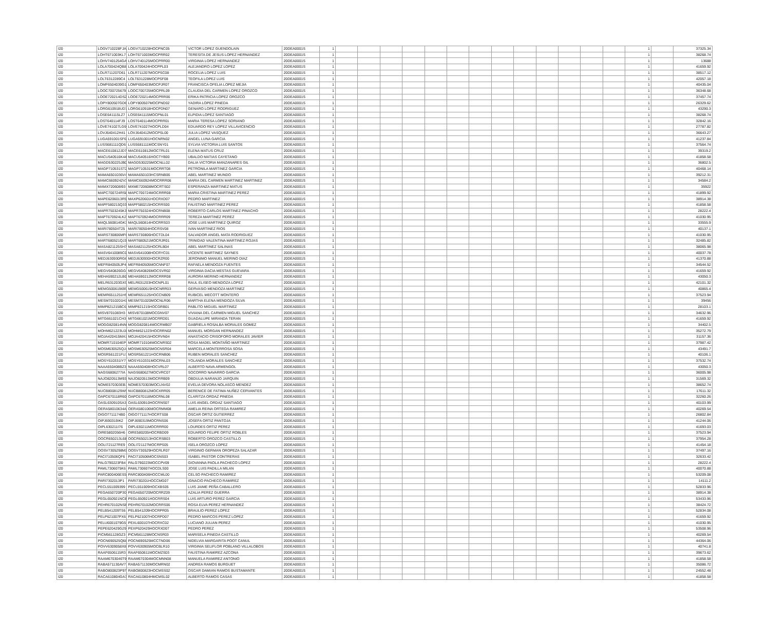| I20 | LOGV710228FJA | LOGV710228HOCPNC05 | VICTOR LOPEZ GUENDOLAIN | 20DEA0001S | 1 | | | | | | | | | | | | | | 1 | | 37325.34 |
| I20 | LOHT671003KL7 | LOHT671003MOCPRR02 | TERESITA DE JESUS LOPEZ HERNANDEZ | 20DEA0001S | 1 | | | | | | | | | | | | | | 1 | | 38268.74 |
| I20 | LOHV7401254GA | LOHV740125MOCPRR00 | VIRGINIA LOPEZ HERNANDEZ | 20DEA0001S | 1 | | | | | | | | | | | | | | 1 | | 13688 |
| I20 | LOLA700424QB8 | LOLA700424HOCPPL03 | ALEJANDRO LOPEZ LOPEZ | 20DEA0001S | 1 | | | | | | | | | | | | | | 1 | | 41659.92 |
| I20 | LOLR711207D61 | LOLR711207MOCPSC08 | ROCELIA LOPEZ LUIS | 20DEA0001S | 1 | | | | | | | | | | | | | | 1 | | 38517.12 |
| I20 | LOLT6312289C4 | LOLT631228MOCPSF08 | TEOFILA LOPEZ LUIS | 20DEA0001S | 1 | | | | | | | | | | | | | | 1 | | 42057.18 |
| I20 | LOMF6504039G1 | LOMF650403MOCPJR07 | FRANCISCA OFELIA LOPEZ MEJIA | 20DEA0001S | 1 | | | | | | | | | | | | | | 1 | | 40435.04 |
| I20 | LOOC700725679 | LOOC700725MOCPRL09 | CLAUDIA DEL CARMEN LOPEZ OROZCO | 20DEA0001S | 1 | | | | | | | | | | | | | | 1 | | 36348.68 |
| I20 | LOOE720214DS2 | LOOE720214MOCPRR06 | ERIKA PATRICIA LOPEZ OROZCO | 20DEA0001S | 1 | | | | | | | | | | | | | | 1 | | 37457.74 |
| I20 | LOPY800507GD6 | LOPY800507MOCPND02 | YADIRA LOPEZ PINEDA | 20DEA0001S | 1 | | | | | | | | | | | | | | 1 | | 26329.62 |
| I20 | LORG610918UD7 | LORG610918HOCPDN07 | GENARO LOPEZ RODRIGUEZ | 20DEA0001S | 1 | | | | | | | | | | | | | | 1 | | 43290.3 |
| I20 | LOSE641115LZ7 | LOSE641115MOCPNL01 | ELPIDIA LOPEZ SANTIAGO | 20DEA0001S | 1 | | | | | | | | | | | | | | 1 | | 38268.74 |
| I20 | LOST640114FJ9 | LOST640114MOCPRR01 | MARIA TERESA LOPEZ SORIANO | 20DEA0001S | 1 | | | | | | | | | | | | | | 1 | | 32842.16 |
| I20 | LOVE741027LG9 | LOVE741027HOCPLD04 | EDUARDO REY LOPEZ VILLAVICENCIO | 20DEA0001S | 1 | | | | | | | | | | | | | | 1 | | 27787.82 |
| I20 | LOVJ640412H41 | LOVJ640412MOCPSL00 | JULIA LOPEZ VASQUEZ | 20DEA0001S | 1 | | | | | | | | | | | | | | 1 | | 36643.27 |
| I20 | LUGA591001SF6 | LUGA591001HOCNRN02 | ANGEL LUNA GARCIA | 20DEA0001S | 1 | | | | | | | | | | | | | | 1 | | 41237.84 |
| I20 | LUSS681111QD6 | LUSS681111MOCSNY01 | SYLVIA VICTORIA LUIS SANTOS | 20DEA0001S | 1 | | | | | | | | | | | | | | 1 | | 37564.74 |
| I20 | MACE610812JD7 | MACE610812MOCTRL01 | ELENA MATUS CRUZ | 20DEA0001S | 1 | | | | | | | | | | | | | | 1 | | 39319.2 |
| I20 | MACU540516K44 | MACU540516HOCTYB00 | UBALDO MATIAS CAYETANO | 20DEA0001S | 1 | | | | | | | | | | | | | | 1 | | 41858.58 |
| I20 | MAGD530225JB0 | MAGD530225MOCNLL02 | DALIA VICTORIA MANZANARES GIL | 20DEA0001S | 1 | | | | | | | | | | | | | | 1 | | 36802.5 |
| I20 | MAGP710531ST2 | MAGP710531MOCRRT08 | PETRONILA MARTINEZ GARCIA | 20DEA0001S | 1 | | | | | | | | | | | | | | 1 | | 40468.14 |
| I20 | MAMA6501036V4 | MAMA650103HCSRNB06 | ABEL MARTINEZ MUNDO | 20DEA0001S | 1 | | | | | | | | | | | | | | 1 | | 39212.31 |
| I20 | MAMC6609242V3 | MAMC660924MOCRRR06 | MARIA DEL CARMEN MARTINEZ MARTINEZ | 20DEA0001S | 1 | | | | | | | | | | | | | | 1 | | 34584.2 |
| I20 | MAMX720608I93 | MXME720608MOCRTS02 | ESPERANZA MARTINEZ MATUS | 20DEA0001S | 1 | | | | | | | | | | | | | | 1 | | 35922 |
| I20 | MAPC700724RS8 | MAPC700724MOCRRR08 | MARIA CRISTINA MARTINEZ PEREZ | 20DEA0001S | 1 | | | | | | | | | | | | | | 1 | | 41899.92 |
| I20 | MAPE6206013R5 | MAXP620601HOCRXD07 | PEDRO MARTINEZ | 20DEA0001S | 1 | | | | | | | | | | | | | | 1 | | 38914.38 |
| I20 | MAPF580215Q33 | MAPF580215HOCRRS00 | FAUSTINO MARTINEZ PEREZ | 20DEA0001S | 1 | | | | | | | | | | | | | | 1 | | 41858.58 |
| I20 | MAPR7503245K3 | MAPR750324HOCRNB08 | ROBERTO CARLOS MARTINEZ PINACHO | 20DEA0001S | 1 | | | | | | | | | | | | | | 1 | | 28222.4 |
| I20 | MAPT670924LK2 | MAPT670924MOCRRR09 | TEREZA MARTINEZ PEREZ | 20DEA0001S | 1 | | | | | | | | | | | | | | 1 | | 41030.95 |
| I20 | MAQL560814GK3 | MAQL560814HOCRRS03 | JOSE LUIS MARTINEZ QUIROZ | 20DEA0001S | 1 | | | | | | | | | | | | | | 1 | | 33555.9 |
| I20 | MARI780504T25 | MARI780504HOCRSV08 | IVAN MARTINEZ RIOS | 20DEA0001S | 1 | | | | | | | | | | | | | | 1 | | 40137.1 |
| I20 | MARS730806MF6 | MARS730806HOCTDL04 | SALVADOR ANGEL MATA RODRIGUEZ | 20DEA0001S | 1 | | | | | | | | | | | | | | 1 | | 41030.95 |
| I20 | MART680521QJ3 | MART680521MOCRJR01 | TRINIDAD VALENTINA MARTINEZ ROJAS | 20DEA0001S | 1 | | | | | | | | | | | | | | 1 | | 32485.82 |
| I20 | MASA821125SH7 | MASA821125HOCRLB04 | ABEL MARTINEZ SALINAS | 20DEA0001S | 1 | | | | | | | | | | | | | | 1 | | 38065.98 |
| I20 | MASV6410089C0 | MASV641008HOCRYC01 | VICENTE MARTINEZ SAYNES | 20DEA0001S | 1 | | | | | | | | | | | | | | 1 | | 40037.78 |
| I20 | MEDJ630930RG6 | MEDJ630930HOCRZR00 | JERONIMO MANUEL MERINO DIAZ | 20DEA0001S | 1 | | | | | | | | | | | | | | 1 | | 41370.88 |
| I20 | MEFR840505JP4 | MEFR840505MOCNNF07 | RAFAELA MENDOZA FUENTES | 20DEA0001S | 1 | | | | | | | | | | | | | | 1 | | 34544.52 |
| I20 | MEGV640826GG1 | MEGV640826MOCSVR02 | VIRGINIA DACIA MESTAS GUEVARA | 20DEA0001S | 1 | | | | | | | | | | | | | | 1 | | 41659.92 |
| I20 | MEHA590212LB0 | MEHA590212MOCRRR08 | AURORA MERINO HERNANDEZ | 20DEA0001S | 1 | | | | | | | | | | | | | | 1 | | 43050.3 |
| I20 | MELR631203GX9 | MELR631203HOCNPL01 | RAUL ELISEO MENDOZA LOPEZ | 20DEA0001S | 1 | | | | | | | | | | | | | | 1 | | 42101.32 |
| I20 | MEMG500619699 | MEMG500619HOCNRR03 | GERVASIO MENDOZA MARTINEZ | 20DEA0001S | 1 | | | | | | | | | | | | | | 1 | | 40865.4 |
| I20 | MEMR6511251H5 | MEMR651125HOCCNB09 | RUBICEL MECOTT MONTERO | 20DEA0001S | 1 | | | | | | | | | | | | | | 1 | | 37523.94 |
| I20 | MESM7010201H1 | MESM701020MOCNLR06 | MARTHA ELENA MENDOZA SILVA | 20DEA0001S | 1 | | | | | | | | | | | | | | 1 | | 39456 |
| I20 | MIMP821215BC6 | MIMP821215HOCGRB01 | PABLITO MIGUEL MARTINEZ | 20DEA0001S | 1 | | | | | | | | | | | | | | 1 | | 28103.1 |
| I20 | MISV8701083H3 | MISV870108MOCGNV07 | VIVIANA DEL CARMEN MIGUEL SANCHEZ | 20DEA0001S | 1 | | | | | | | | | | | | | | 1 | | 34632.96 |
| I20 | MITG661021CH3 | MITG661021MOCRRD01 | GUADALUPE MIRANDA TERAN | 20DEA0001S | 1 | | | | | | | | | | | | | | 1 | | 41659.92 |
| I20 | MOGG820814NN5 | MOGG820814MOCRMB07 | GABRIELA ROSALBA MORALES GOMEZ | 20DEA0001S | 1 | | | | | | | | | | | | | | 1 | | 34402.5 |
| I20 | MOHM621223UJ8 | MOHM621223HOCRRN02 | MANUEL MORGAN HERNANDEZ | 20DEA0001S | 1 | | | | | | | | | | | | | | 1 | | 35272.79 |
| I20 | MOJA420415MA7 | MOJA420415HOCRVN04 | ANASTACIO CRISOFORO MORALES JAVIER | 20DEA0001S | 1 | | | | | | | | | | | | | | 1 | | 31157.36 |
| I20 | MOMR710104EP3 | MOMR710104MOCNRS02 | ROSA MADEL MONTAÑO MARTINEZ | 20DEA0001S | 1 | | | | | | | | | | | | | | 1 | | 37987.42 |
| I20 | MOSM630525QJ4 | MOSM630525MOCNSR04 | MARCELA MONTERROSA SOSA | 20DEA0001S | 1 | | | | | | | | | | | | | | 1 | | 43491.7 |
| I20 | MOSR561221FU1 | MOSR561221HOCRNB06 | RUBEN MORALES SANCHEZ | 20DEA0001S | 1 | | | | | | | | | | | | | | 1 | | 40106.1 |
| I20 | MOSY610331IY7 | MOSY610331MOCRNL03 | YOLANDA MORALES SANCHEZ | 20DEA0001S | 1 | | | | | | | | | | | | | | 1 | | 37532.74 |
| I20 | NAAA550408BZ3 | NAAA550408HOCVRL07 | ALBERTO NAVA ARMENGOL | 20DEA0001S | 1 | | | | | | | | | | | | | | 1 | | 43050.3 |
| I20 | NAGS6806277IA | NAGS680627MOCVRC07 | SOCORRO NAVARRO GARCIA | 20DEA0001S | 1 | | | | | | | | | | | | | | 1 | | 36005.98 |
| I20 | NAJO820513M93 | NAJO820513MOCRRB09 | OBDULIA NARANJO JARQUIN | 20DEA0001S | 1 | | | | | | | | | | | | | | 1 | | 31569.32 |
| I20 | NOME570303EB1 | NOME570303MOCLNV02 | EVELIA DEVORA NOLASCO MENDEZ | 20DEA0001S | 1 | | | | | | | | | | | | | | 1 | | 38652.74 |
| I20 | NUCB8008129W5 | NUCB800812MOCXRR05 | BERENICE DE FATIMA NUÑEZ CERVANTES | 20DEA0001S | 1 | | | | | | | | | | | | | | 1 | | 17611.32 |
| I20 | OAPC670118R60 | OAPC670118MOCRNL08 | CLARITZA ORDAZ PINEDA | 20DEA0001S | 1 | | | | | | | | | | | | | | 1 | | 32260.26 |
| I20 | OASL630910SA3 | OASL630910HOCRNS07 | LUIS ANGEL ORDAZ SANTIAGO | 20DEA0001S | 1 | | | | | | | | | | | | | | 1 | | 40103.99 |
| I20 | OERA58010634A | OERA580106MOCRMM08 | AMELIA REINA ORTEGA RAMIREZ | 20DEA0001S | 1 | | | | | | | | | | | | | | 1 | | 40269.54 |
| I20 | OIGO7711174B0 | OIGO771117HOCRTS08 | OSCAR ORTIZ GUTIERREZ | 20DEA0001S | 1 | | | | | | | | | | | | | | 1 | | 26802.84 |
| I20 | OIPJ690319IK2 | OIPJ690319MOCRNS06 | JOSEFA ORTIZ PANTOJA | 20DEA0001S | 1 | | | | | | | | | | | | | | 1 | | 41244.06 |
| I20 | OIPL630211I76 | OIPL630211MOCRRR00 | LOURDES ORTIZ PEREZ | 20DEA0001S | 1 | | | | | | | | | | | | | | 1 | | 41693.03 |
| I20 | OIRE5802056H6 | OIRE580205HOCRBD09 | EDUARDO FELIPE ORTIZ ROBLES | 20DEA0001S | 1 | | | | | | | | | | | | | | 1 | | 37523.94 |
| I20 | OOCR650213L68 | OOCR650213HOCRSB03 | ROBERTO OROZCO CASTILLO | 20DEA0001S | 1 | | | | | | | | | | | | | | 1 | | 37954.28 |
| I20 | OOLI721127RE9 | OOLI721127MOCRPS05 | ISELA OROZCO LOPEZ | 20DEA0001S | 1 | | | | | | | | | | | | | | 1 | | 41454.18 |
| I20 | OOSV7305298M1 | OOSV730529HOCRLR07 | VIRGINIO GERMAN OROPEZA SALAZAR | 20DEA0001S | 1 | | | | | | | | | | | | | | 1 | | 37497.16 |
| I20 | PACI710506QF6 | PACI710506MOCSNS03 | ISABEL PASTOR CONTRERAS | 20DEA0001S | 1 | | | | | | | | | | | | | | 1 | | 32633.42 |
| I20 | PALG790223FB4 | PALG790223MOCCPV09 | GIOVANNA PAOLA PACHECO LOPEZ | 20DEA0001S | 1 | | | | | | | | | | | | | | 1 | | 28222.4 |
| I20 | PAML7306075K6 | PAML730607HOCDLS00 | JOSE LUIS PADILLA MILAN | 20DEA0001S | 1 | | | | | | | | | | | | | | 1 | | 40070.88 |
| I20 | PARC800406ES5 | PARC800406HOCCML00 | CELSO PACHECO RAMIREZ | 20DEA0001S | 1 | | | | | | | | | | | | | | 1 | | 53209.08 |
| I20 | PARI7302013P1 | PARI730201HOCCMG07 | IGNACIO PACHECO RAMIREZ | 20DEA0001S | 1 | | | | | | | | | | | | | | 1 | | 14111.2 |
| I20 | PECL551009399 | PECL551009HOCXBS05 | LUIS JAIME PEÑA CABALLERO | 20DEA0001S | 1 | | | | | | | | | | | | | | 1 | | 52833.96 |
| I20 | PEGA650720P30 | PEGA650720MOCRRZ09 | AZALIA PEREZ GUERRA | 20DEA0001S | 1 | | | | | | | | | | | | | | 1 | | 38914.38 |
| I20 | PEGL650921NC8 | PEGL650921HOCRRS04 | LUIS ARTURO PEREZ GARCIA | 20DEA0001S | 1 | | | | | | | | | | | | | | 1 | | 53433.96 |
| I20 | PEHR670102NS8 | PEHR670102MOCRRS06 | ROSA ELVA PEREZ HERNANDEZ | 20DEA0001S | 1 | | | | | | | | | | | | | | 1 | | 38424.72 |
| I20 | PELB541209TS6 | PELB541209HOCRPR05 | BRAULIO PEREZ LOPEZ | 20DEA0001S | 1 | | | | | | | | | | | | | | 1 | | 52834.08 |
| I20 | PELP621007PX6 | PELP621007HOCRPD07 | PEDRO MARCOS PEREZ LOPEZ | 20DEA0001S | 1 | | | | | | | | | | | | | | 1 | | 41659.92 |
| I20 | PELU6001079G5 | PEXL600107HOCRXC02 | LUCIANO JULIAN PEREZ | 20DEA0001S | 1 | | | | | | | | | | | | | | 1 | | 41030.95 |
| I20 | PEPE620429G29 | PEXP620429HOCRXD07 | PEDRO PEREZ | 20DEA0001S | 1 | | | | | | | | | | | | | | 1 | | 53508.96 |
| I20 | PICM561128GZ3 | PICM561128MOCNSR03 | MARISELA PINEDA CASTILLO | 20DEA0001S | 1 | | | | | | | | | | | | | | 1 | | 40269.54 |
| I20 | POCN690525Q68 | POCN690525MCCTND06 | NIDELVIA MARGARITA POOT CANUL | 20DEA0001S | 1 | | | | | | | | | | | | | | 1 | | 44364.06 |
| I20 | POVV6309058X8 | POVV630905MOCBLR10 | VIRGINIA SELIFLOR POBLANO VILLALOBOS | 20DEA0001S | 1 | | | | | | | | | | | | | | 1 | | 40741.8 |
| I20 | RAAF6506115R3 | RAAF650611MOCMZS03 | FAUSTINA RAMIREZ AZCONA | 20DEA0001S | 1 | | | | | | | | | | | | | | 1 | | 39673.62 |
| I20 | RAAM6703046T9 | RAAM670304MOCMNN08 | MANUELA RAMIREZ ANTONIO | 20DEA0001S | 1 | | | | | | | | | | | | | | 1 | | 41858.58 |
| I20 | RABA571130AV7 | RABA571130MOCMRN02 | ANDREA RAMOS BURGUET | 20DEA0001S | 1 | | | | | | | | | | | | | | 1 | | 35086.72 |
| I20 | RABO800823P97 | RABO800823HOCMSS02 | OSCAR DAMIAN RAMOS BUSTAMANTE | 20DEA0001S | 1 | | | | | | | | | | | | | | 1 | | 24552.48 |
| I20 | RACA610804GA3 | RACA610804HMCMSL02 | ALBERTO RAMOS CASAS | 20DEA0001S | 1 | | | | | | | | | | | | | | 1 | | 41858.58 |